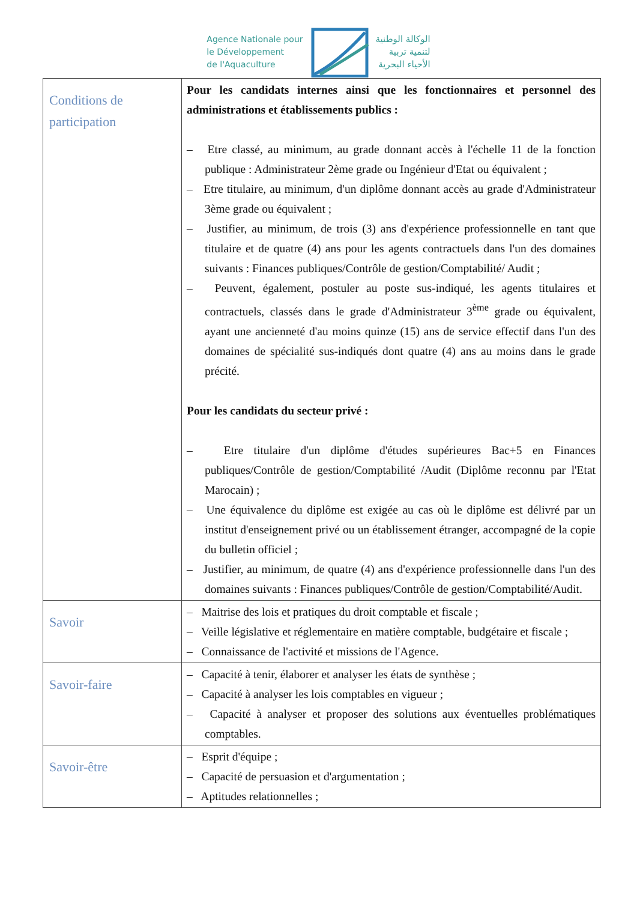Agence Nationale pour
le Développement
de l'Aquaculture
الوكالة الوطنية
لتنمية تربية
الأحياء البحرية
| Conditions de participation | Pour les candidats internes ainsi que les fonctionnaires et personnel des administrations et établissements publics : – Etre classé, au minimum, au grade donnant accès à l'échelle 11 de la fonction publique : Administrateur 2ème grade ou Ingénieur d'Etat ou équivalent ; – Etre titulaire, au minimum, d'un diplôme donnant accès au grade d'Administrateur 3ème grade ou équivalent ; – Justifier, au minimum, de trois (3) ans d'expérience professionnelle en tant que titulaire et de quatre (4) ans pour les agents contractuels dans l'un des domaines suivants : Finances publiques/Contrôle de gestion/Comptabilité/ Audit ; – Peuvent, également, postuler au poste sus-indiqué, les agents titulaires et contractuels, classés dans le grade d'Administrateur 3<sup>ème</sup> grade ou équivalent, ayant une ancienneté d'au moins quinze (15) ans de service effectif dans l'un des domaines de spécialité sus-indiqués dont quatre (4) ans au moins dans le grade précité. Pour les candidats du secteur privé : – Etre titulaire d'un diplôme d'études supérieures Bac+5 en Finances publiques/Contrôle de gestion/Comptabilité /Audit (Diplôme reconnu par l'Etat Marocain) ; – Une équivalence du diplôme est exigée au cas où le diplôme est délivré par un institut d'enseignement privé ou un établissement étranger, accompagné de la copie du bulletin officiel ; – Justifier, au minimum, de quatre (4) ans d'expérience professionnelle dans l'un des domaines suivants : Finances publiques/Contrôle de gestion/Comptabilité/Audit. |
| Savoir | – Maitrise des lois et pratiques du droit comptable et fiscale ; – Veille législative et réglementaire en matière comptable, budgétaire et fiscale ; – Connaissance de l'activité et missions de l'Agence. |
| Savoir-faire | – Capacité à tenir, élaborer et analyser les états de synthèse ; – Capacité à analyser les lois comptables en vigueur ; – Capacité à analyser et proposer des solutions aux éventuelles problématiques comptables. |
| Savoir-être | – Esprit d'équipe ; – Capacité de persuasion et d'argumentation ; – Aptitudes relationnelles ; |